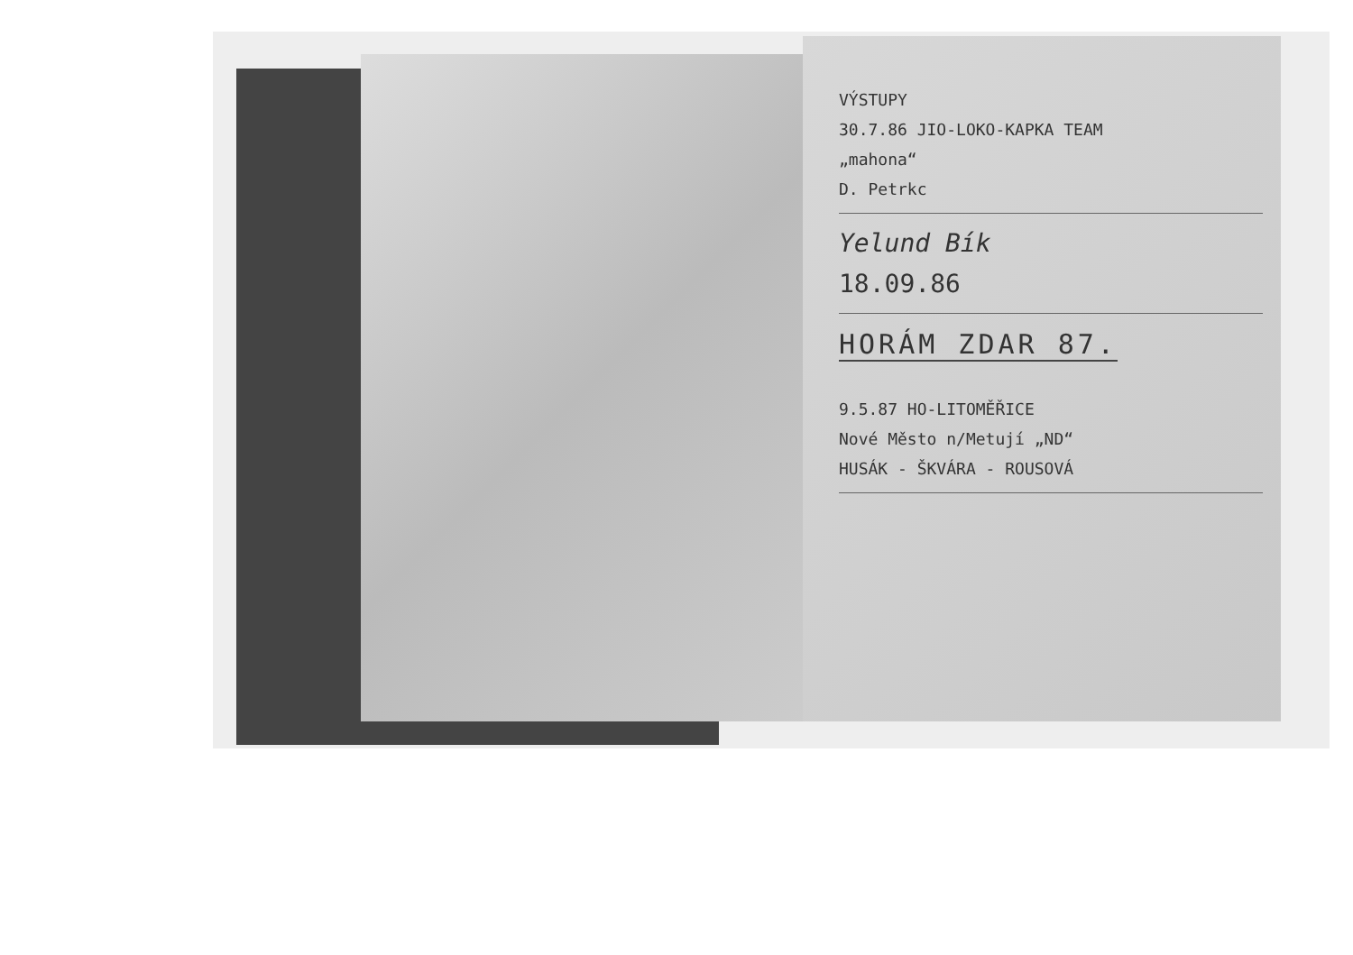VÝSTUPY
30.7.86 JIO-LOKO-KAPKA TEAM
„mahona“
D. Petrkc
Yelund Bík
18.09.86
HORÁM ZDAR 87.
9.5.87 HO-LITOMĚŘICE
Nové Město n/Metují „ND“
HUSÁK - ŠKVÁRA - ROUSOVÁ